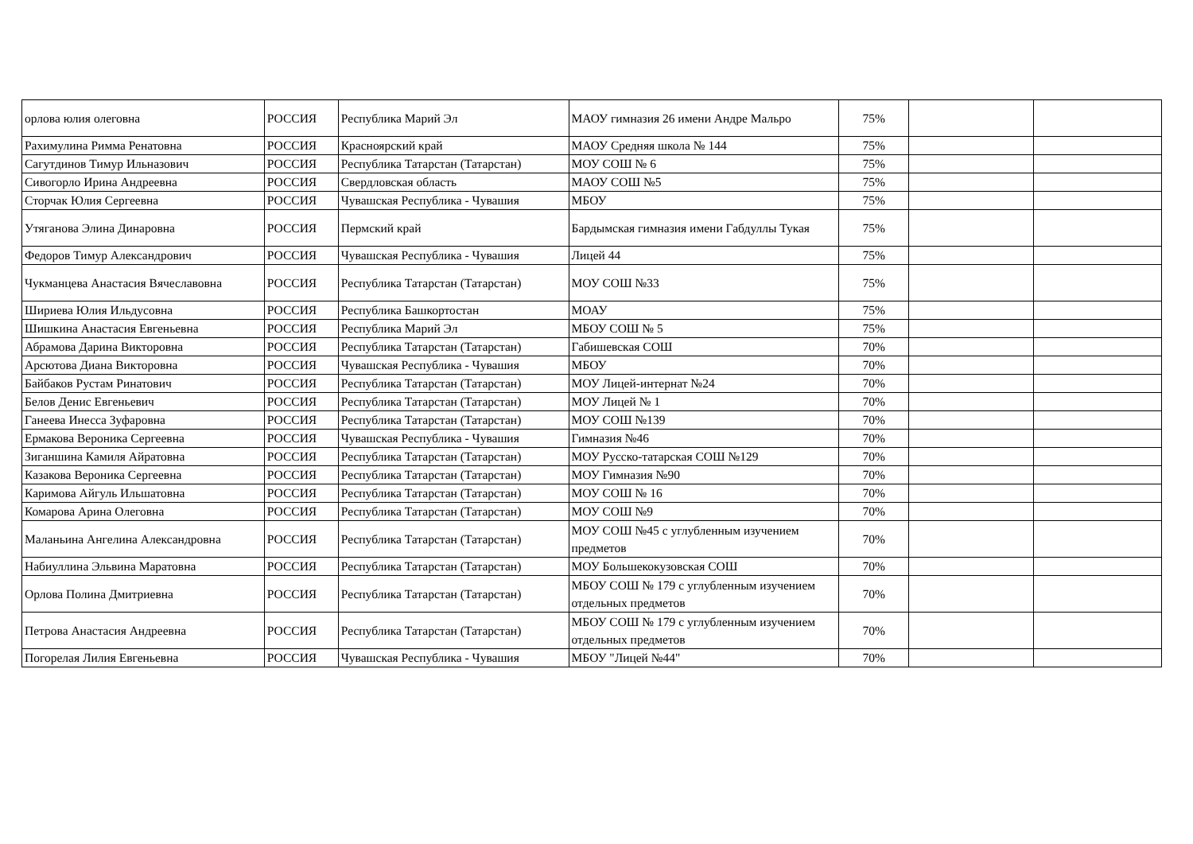| орлова юлия олеговна | РОССИЯ | Республика Марий Эл | МАОУ гимназия 26 имени Андре Мальро | 75% | | |
| Рахимулина Римма Ренатовна | РОССИЯ | Красноярский край | МАОУ Средняя школа № 144 | 75% | | |
| Сагутдинов Тимур Ильназович | РОССИЯ | Республика Татарстан (Татарстан) | МОУ СОШ № 6 | 75% | | |
| Сивогорло Ирина Андреевна | РОССИЯ | Свердловская область | МАОУ СОШ №5 | 75% | | |
| Сторчак Юлия Сергеевна | РОССИЯ | Чувашская Республика - Чувашия | МБОУ | 75% | | |
| Утяганова Элина Динаровна | РОССИЯ | Пермский край | Бардымская гимназия имени Габдуллы Тукая | 75% | | |
| Федоров Тимур Александрович | РОССИЯ | Чувашская Республика - Чувашия | Лицей 44 | 75% | | |
| Чукманцева Анастасия Вячеславовна | РОССИЯ | Республика Татарстан (Татарстан) | МОУ СОШ №33 | 75% | | |
| Шириева Юлия Ильдусовна | РОССИЯ | Республика Башкортостан | МОАУ | 75% | | |
| Шишкина Анастасия Евгеньевна | РОССИЯ | Республика Марий Эл | МБОУ СОШ № 5 | 75% | | |
| Абрамова Дарина Викторовна | РОССИЯ | Республика Татарстан (Татарстан) | Габишевская СОШ | 70% | | |
| Арсютова Диана Викторовна | РОССИЯ | Чувашская Республика - Чувашия | МБОУ | 70% | | |
| Байбаков Рустам Ринатович | РОССИЯ | Республика Татарстан (Татарстан) | МОУ Лицей-интернат №24 | 70% | | |
| Белов Денис Евгеньевич | РОССИЯ | Республика Татарстан (Татарстан) | МОУ Лицей № 1 | 70% | | |
| Ганеева Инесса Зуфаровна | РОССИЯ | Республика Татарстан (Татарстан) | МОУ СОШ №139 | 70% | | |
| Ермакова Вероника Сергеевна | РОССИЯ | Чувашская Республика - Чувашия | Гимназия №46 | 70% | | |
| Зиганшина Камиля Айратовна | РОССИЯ | Республика Татарстан (Татарстан) | МОУ Русско-татарская СОШ №129 | 70% | | |
| Казакова Вероника Сергеевна | РОССИЯ | Республика Татарстан (Татарстан) | МОУ Гимназия №90 | 70% | | |
| Каримова Айгуль Ильшатовна | РОССИЯ | Республика Татарстан (Татарстан) | МОУ СОШ № 16 | 70% | | |
| Комарова Арина Олеговна | РОССИЯ | Республика Татарстан (Татарстан) | МОУ СОШ №9 | 70% | | |
| Маланьина Ангелина Александровна | РОССИЯ | Республика Татарстан (Татарстан) | МОУ СОШ №45 с углубленным изучением предметов | 70% | | |
| Набиуллина Эльвина Маратовна | РОССИЯ | Республика Татарстан (Татарстан) | МОУ Большекокузовская СОШ | 70% | | |
| Орлова Полина Дмитриевна | РОССИЯ | Республика Татарстан (Татарстан) | МБОУ СОШ № 179 с углубленным изучением отдельных предметов | 70% | | |
| Петрова Анастасия Андреевна | РОССИЯ | Республика Татарстан (Татарстан) | МБОУ СОШ № 179 с углубленным изучением отдельных предметов | 70% | | |
| Погорелая Лилия Евгеньевна | РОССИЯ | Чувашская Республика - Чувашия | МБОУ "Лицей №44" | 70% | | |